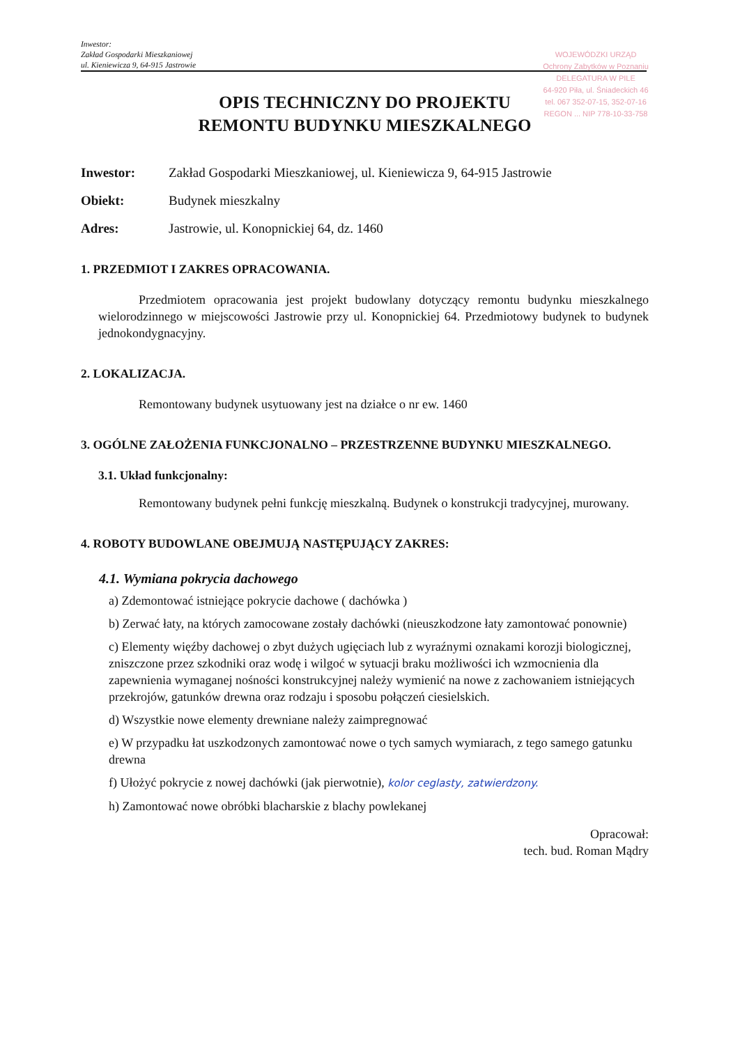Inwestor:
Zakład Gospodarki Mieszkaniowej
ul. Kieniewicza 9, 64-915 Jastrowie
WOJEWÓDZKI URZĄD
Ochrony Zabytków w Poznaniu
DELEGATURA W PILE
64-920 Piła, ul. Śniadeckich 46
tel. 067 352-07-15, 352-07-16
REGON ... NIP 778-10-33-758
OPIS TECHNICZNY DO PROJEKTU
REMONTU BUDYNKU MIESZKALNEGO
Inwestor: Zakład Gospodarki Mieszkaniowej, ul. Kieniewicza 9, 64-915 Jastrowie
Obiekt: Budynek mieszkalny
Adres: Jastrowie, ul. Konopnickiej 64, dz. 1460
1. PRZEDMIOT I ZAKRES OPRACOWANIA.
Przedmiotem opracowania jest projekt budowlany dotyczący remontu budynku mieszkalnego wielorodzinnego w miejscowości Jastrowie przy ul. Konopnickiej 64. Przedmiotowy budynek to budynek jednokondygnacyjny.
2. LOKALIZACJA.
Remontowany budynek usytuowany jest na działce o nr ew. 1460
3. OGÓLNE ZAŁOŻENIA FUNKCJONALNO – PRZESTRZENNE BUDYNKU MIESZKALNEGO.
3.1. Układ funkcjonalny:
Remontowany budynek pełni funkcję mieszkalną. Budynek o konstrukcji tradycyjnej, murowany.
4. ROBOTY BUDOWLANE OBEJMUJĄ NASTĘPUJĄCY ZAKRES:
4.1. Wymiana pokrycia dachowego
a) Zdemontować istniejące pokrycie dachowe ( dachówka )
b) Zerwać łaty, na których zamocowane zostały dachówki (nieuszkodzone łaty zamontować ponownie)
c) Elementy więźby dachowej o zbyt dużych ugięciach lub z wyraźnymi oznakami korozji biologicznej, zniszczone przez szkodniki oraz wodę i wilgoć w sytuacji braku możliwości ich wzmocnienia dla zapewnienia wymaganej nośności konstrukcyjnej należy wymienić na nowe z zachowaniem istniejących przekrojów, gatunków drewna oraz rodzaju i sposobu połączeń ciesielskich.
d) Wszystkie nowe elementy drewniane należy zaimpregnować
e) W przypadku łat uszkodzonych zamontować nowe o tych samych wymiarach, z tego samego gatunku drewna
f) Ułożyć pokrycie z nowej dachówki (jak pierwotnie), kolor ceglasty, zatwierdzony.
h) Zamontować nowe obróbki blacharskie z blachy powlekanej
Opracował:
tech. bud. Roman Mądry